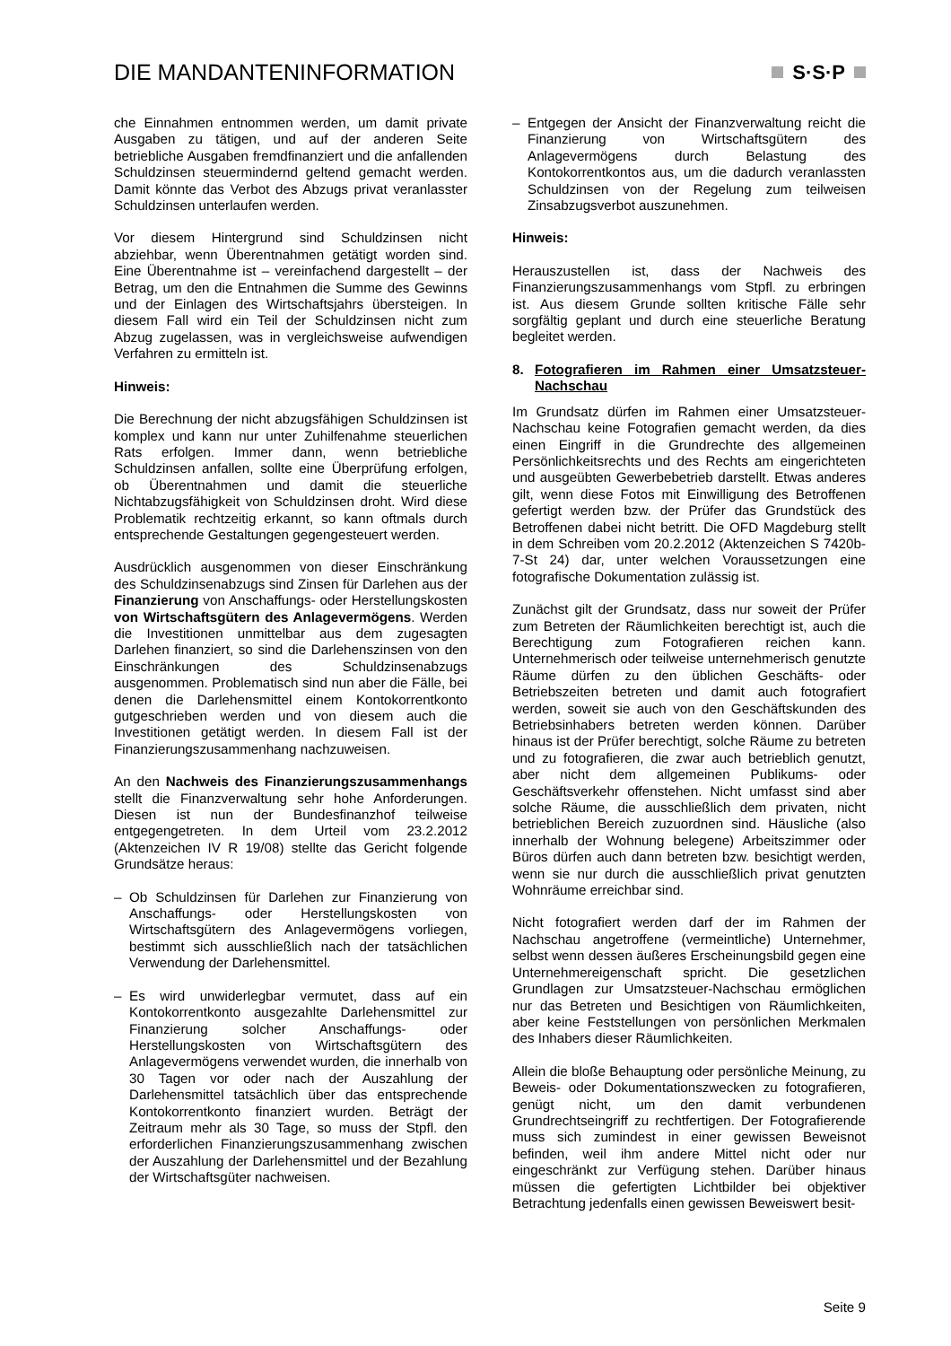DIE MANDANTENINFORMATION S·S·P
che Einnahmen entnommen werden, um damit private Ausgaben zu tätigen, und auf der anderen Seite betriebliche Ausgaben fremdfinanziert und die anfallenden Schuldzinsen steuermindernd geltend gemacht werden. Damit könnte das Verbot des Abzugs privat veranlasster Schuldzinsen unterlaufen werden.
Vor diesem Hintergrund sind Schuldzinsen nicht abziehbar, wenn Überentnahmen getätigt worden sind. Eine Überentnahme ist – vereinfachend dargestellt – der Betrag, um den die Entnahmen die Summe des Gewinns und der Einlagen des Wirtschaftsjahrs übersteigen. In diesem Fall wird ein Teil der Schuldzinsen nicht zum Abzug zugelassen, was in vergleichsweise aufwendigen Verfahren zu ermitteln ist.
Hinweis:
Die Berechnung der nicht abzugsfähigen Schuldzinsen ist komplex und kann nur unter Zuhilfenahme steuerlichen Rats erfolgen. Immer dann, wenn betriebliche Schuldzinsen anfallen, sollte eine Überprüfung erfolgen, ob Überentnahmen und damit die steuerliche Nichtabzugsfähigkeit von Schuldzinsen droht. Wird diese Problematik rechtzeitig erkannt, so kann oftmals durch entsprechende Gestaltungen gegengesteuert werden.
Ausdrücklich ausgenommen von dieser Einschränkung des Schuldzinsenabzugs sind Zinsen für Darlehen aus der Finanzierung von Anschaffungs- oder Herstellungskosten von Wirtschaftsgütern des Anlagevermögens. Werden die Investitionen unmittelbar aus dem zugesagten Darlehen finanziert, so sind die Darlehenszinsen von den Einschränkungen des Schuldzinsenabzugs ausgenommen. Problematisch sind nun aber die Fälle, bei denen die Darlehensmittel einem Kontokorrentkonto gutgeschrieben werden und von diesem auch die Investitionen getätigt werden. In diesem Fall ist der Finanzierungszusammenhang nachzuweisen.
An den Nachweis des Finanzierungszusammenhangs stellt die Finanzverwaltung sehr hohe Anforderungen. Diesen ist nun der Bundesfinanzhof teilweise entgegengetreten. In dem Urteil vom 23.2.2012 (Aktenzeichen IV R 19/08) stellte das Gericht folgende Grundsätze heraus:
– Ob Schuldzinsen für Darlehen zur Finanzierung von Anschaffungs- oder Herstellungskosten von Wirtschaftsgütern des Anlagevermögens vorliegen, bestimmt sich ausschließlich nach der tatsächlichen Verwendung der Darlehensmittel.
– Es wird unwiderlegbar vermutet, dass auf ein Kontokorrentkonto ausgezahlte Darlehensmittel zur Finanzierung solcher Anschaffungs- oder Herstellungskosten von Wirtschaftsgütern des Anlagevermögens verwendet wurden, die innerhalb von 30 Tagen vor oder nach der Auszahlung der Darlehensmittel tatsächlich über das entsprechende Kontokorrentkonto finanziert wurden. Beträgt der Zeitraum mehr als 30 Tage, so muss der Stpfl. den erforderlichen Finanzierungszusammenhang zwischen der Auszahlung der Darlehensmittel und der Bezahlung der Wirtschaftsgüter nachweisen.
– Entgegen der Ansicht der Finanzverwaltung reicht die Finanzierung von Wirtschaftsgütern des Anlagevermögens durch Belastung des Kontokorrentkontos aus, um die dadurch veranlassten Schuldzinsen von der Regelung zum teilweisen Zinsabzugsverbot auszunehmen.
Hinweis:
Herauszustellen ist, dass der Nachweis des Finanzierungszusammenhangs vom Stpfl. zu erbringen ist. Aus diesem Grunde sollten kritische Fälle sehr sorgfältig geplant und durch eine steuerliche Beratung begleitet werden.
8. Fotografieren im Rahmen einer Umsatzsteuer-Nachschau
Im Grundsatz dürfen im Rahmen einer Umsatzsteuer-Nachschau keine Fotografien gemacht werden, da dies einen Eingriff in die Grundrechte des allgemeinen Persönlichkeitsrechts und des Rechts am eingerichteten und ausgeübten Gewerbebetrieb darstellt. Etwas anderes gilt, wenn diese Fotos mit Einwilligung des Betroffenen gefertigt werden bzw. der Prüfer das Grundstück des Betroffenen dabei nicht betritt. Die OFD Magdeburg stellt in dem Schreiben vom 20.2.2012 (Aktenzeichen S 7420b-7-St 24) dar, unter welchen Voraussetzungen eine fotografische Dokumentation zulässig ist.
Zunächst gilt der Grundsatz, dass nur soweit der Prüfer zum Betreten der Räumlichkeiten berechtigt ist, auch die Berechtigung zum Fotografieren reichen kann. Unternehmerisch oder teilweise unternehmerisch genutzte Räume dürfen zu den üblichen Geschäfts- oder Betriebszeiten betreten und damit auch fotografiert werden, soweit sie auch von den Geschäftskunden des Betriebsinhabers betreten werden können. Darüber hinaus ist der Prüfer berechtigt, solche Räume zu betreten und zu fotografieren, die zwar auch betrieblich genutzt, aber nicht dem allgemeinen Publikums- oder Geschäftsverkehr offenstehen. Nicht umfasst sind aber solche Räume, die ausschließlich dem privaten, nicht betrieblichen Bereich zuzuordnen sind. Häusliche (also innerhalb der Wohnung belegene) Arbeitszimmer oder Büros dürfen auch dann betreten bzw. besichtigt werden, wenn sie nur durch die ausschließlich privat genutzten Wohnräume erreichbar sind.
Nicht fotografiert werden darf der im Rahmen der Nachschau angetroffene (vermeintliche) Unternehmer, selbst wenn dessen äußeres Erscheinungsbild gegen eine Unternehmereigenschaft spricht. Die gesetzlichen Grundlagen zur Umsatzsteuer-Nachschau ermöglichen nur das Betreten und Besichtigen von Räumlichkeiten, aber keine Feststellungen von persönlichen Merkmalen des Inhabers dieser Räumlichkeiten.
Allein die bloße Behauptung oder persönliche Meinung, zu Beweis- oder Dokumentationszwecken zu fotografieren, genügt nicht, um den damit verbundenen Grundrechtseingriff zu rechtfertigen. Der Fotografierende muss sich zumindest in einer gewissen Beweisnot befinden, weil ihm andere Mittel nicht oder nur eingeschränkt zur Verfügung stehen. Darüber hinaus müssen die gefertigten Lichtbilder bei objektiver Betrachtung jedenfalls einen gewissen Beweiswert besit-
Seite 9